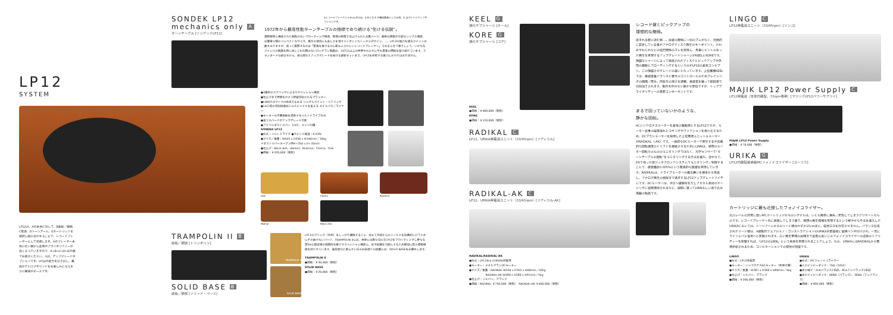LP12
SYSTEM
LP12は、Aの本体に対して、B底板／脚部、C電源、Dトーンアーム、Eカートリッジを選択し組み合わせることで、レコードプレーヤーとして完成します。Aのプレーヤー本体に近い側から音質のプライオリティーが高くなっていますので、A→B→C→D→Eの順でお選びください。Gは、アップグレードオプションです。LP12の能力を引き出し、最高のアナログサウンドをお楽しみになるまさに最後のピースです。
SONDEK LP12 mechanics only A
ターンテーブル [ソンデックLP12]
※レコードプレーヤシステムLP12は、A B C D E が構成要素として必須。G はグレードアップオプションです。
1972年から最高性能ターンテーブルの指標であり続ける“生ける伝説”。
理路整然と構成された無駄のないフローティング構造、究極の精度で仕上げられた金属パーツ、柔軟な調整が可能なシンプル構造、必要最小限のコンパクトなサイズ、長年の使用にも美しさを増すエレガントなトータルデザイン、…。LP12の魅力を語るポイントは数々ありますが、使って実感するのは「音楽を奏でるのに最もふさわしいレコードプレーヤー」であると言う事でしょう。いかなるジャンルの製品を例に出しても比類のないロングラン製品は、10万人以上の世界中の人々に今も音楽の感動を届け続けています。スタンダードな組合せから、絶え間なくアップグレードを続ける最新セットまで、LP12を所有する喜びにかわりはありません。
●3箇所のスプリングによるサスペンション構造
●仕上げまで時間をかけて精密切削されるプラッター
●LINNロゴマークの由来でもある シングルポイント・ベアリング
●14工程の切削研磨加工のスピンドルを支える オイルバス／ライナー
●モーターの不要振動を遮断するベルトドライブ方式
●全てのパーツがアップグレード可能
●アクリルダストカバー（LID）、ヒンジ付属
SONDEK LP12
●形式：ベルトドライブ ●スピード偏差：0.03%
●サイズ／重量：W445 x D356 x H140mm／10kg
＊ダストカバーオープン時H+250 x D+70mm
●仕上げ：Black Ash、Walnut、Rosenut、Cherry、Oak
●価格：￥320,000（税別）
Oak
Cherry
Rosenut
Walnut
Black Ash
TRAMPOLIN II B
底板／脚部 [トランポリン]
SOLID BASE B
底板／脚部 [ソリッド・ベース]
TRAMPOLIN II
SOLID BASE
LP12のプリンス（外枠）をしっかり補強すること、加えて外部からのシールドを効果的に行うために手の抜けないパーツ。TRAMPOLIN IIには、本体とは異なるfoでLP12をフローティングし更なる高SNと超低域の階調性を稼ぐサスペンション構造と、水平設置を可能にするため脚部に高さ調整機能を持たせています。畳部屋など柔らかい床のお部屋への設置には、SOLID BASEをお薦めします。
TRAMPOLIN II
●価格：￥30,000（税別）
SOLID BASE
●価格：￥20,000（税別）
KEEL G
強化サブシャーシ [キール]
KORE G
強化サブシャーシ [コア]
KEEL
●価格：￥400,000（税別）
KORE
●価格：￥120,000（税別）
RADIKAL C
LP12、URIKA用電源ユニット（33/45rpm）[ラディカル]
RADIKAL-AK C
LP12、URIKA用電源ユニット（33/45rpm）[ラディカル-AK]
RADIKAL/RADIKAL-AK
●形式：LP12およびURIKA用電源
●モーター：メタルブラシDCモーター
●サイズ／重量：RADIKAL W350 x D355 x H60mm／10kg
　　　　　　RADIKAL-AK W380 x D380 x H91mm／5kg
●仕上げ：シルバー、ブラック
●価格：RADIKAL ￥750,000（税別）　RADIKAL-AK ￥400,000（税別）
レコード盤とピックアップの
理想的な関係。
読まれる側と読む側…。両者の関係に一切のブレがなく、究極的に安定している事がアナログディスク再生のキーポイント。たわみやねじれなどの位置関係のズレを排除し、見事にピントのあった再生を実現するアップグレードシャーシがKEELとKOREです。強固なシャーシによって連結されたディスクとピックアップが外部の振動とフローティングするというのがLP12の基本コンセプト。この強固さがグレードの違いとなっています。上位機種KEELでは、最適重量バランスと響きのコントロールのためブレイシングの間隔／厚み、肉抜きの深さを調整。金属歪を嫌って超低速で切削加工されます。動作を伴わない静かな部位ですが、トッププライオリティーの重要コンポーネントです。
まるで回っていないかのような、
静かな回転。
ACシンクロナスモーターを基本の駆動源とするLP12ですが、モーター自身の磁束漏れとコギングやフリクションを極小化するため、DCブラシモーターを採用した上位電源ユニット＆モーターがRADIKAL（-AK）です。一般的なDCモーターで発生する中長期的な回転速度のドリフトを根絶させるためにLINNは、通常のモーター回転そのもののモニタリングではなく、光学センサーで“ターンテーブルの回転”をモニタリングする手法を導入。合わせて、DSで培った低ジッタクロックシステムでモニタリング／制御することで、速度偏差0.005%という驚異的な数値を実現しています。RADIKALは、ドライブモーターの振る舞いを根本から見直し、アナログ再生の極限まで追求するLP12アップグレードアイテムです。DCモーターは、ポロン緩衝材を介しアセタル素材のケーシングに密閉保持されるなど、細部に渡ってLINNらしい造り込み満載の製品です。
LINGO C
LP12用電源ユニット（33/45rpm）[リンゴ]
MAJIK LP12 Power Supply C
LP12用電源（本体内蔵型、33rpm専用）[マジックLP12パワーサプライ]
MAJIK LP12 Power Supply
●価格：￥70,000（税別）
URIKA G
LP12内蔵型最高級MCフォノイコライザー [ユーリカ]
カートリッジに最も近接したフォノイコライザー。
出力レベルの非常に低いMCカートリッジからのシグナルは、いとも簡単に損失／変形してしまうデリケートなものです。レコードプレーヤー内に装填してしまう事で、理想の再生環境を実現するという鮮やかな手法を導入したURIKAにおいては、トーンアームからのリード線はわずか15cmほど。信号ロスを存在させません。バランス伝送されたリード線は、A級動作デュアルモノ・コンストラクションのURIKA内部基板に直接ハンダ付けされ、一気にラインレベル信号へと変換されます。広い再生帯域の両端まで密度の高いこのフォノイコライザーの迫真のリアリティーを体験すれば、「LP12のLINN」という真意を実感されることでしょう。なお、URIKAにはRADIKALから電源供給されるため、コンビネーションでの使用が前提です。
LINGO
●形式：LP12用電源
●モーター：シンクロナスACモーター（本体付属）
●サイズ／重量：W381 x D360 x H80mm／4kg
●仕上げ：シルバー、ブラック
●価格：￥200,000（税別）
URIKA
●形式：MCフォノイコライザー
●入力インピーダンス：75Ω（10nF）
●出力端子：XLRバランス1系統、RCAアンバランス1系統
●出力インピーダンス：600Ω（バランス）、300Ω（アンバランス）
●価格：￥400,000（税別）